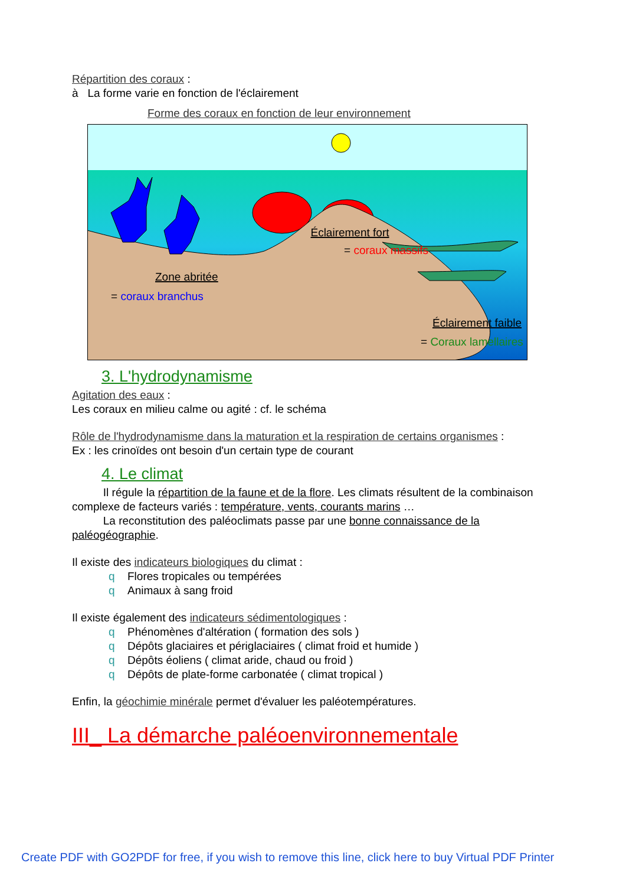Répartition des coraux :
à La forme varie en fonction de l'éclairement
Forme des coraux en fonction de leur environnement
Éclairement fort
= coraux massifs
Zone abritée
= coraux branchus
Éclairement faible
= Coraux lamellaires
3. L'hydrodynamisme
Agitation des eaux :
Les coraux en milieu calme ou agité : cf. le schéma
Rôle de l'hydrodynamisme dans la maturation et la respiration de certains organismes :
Ex : les crinoïdes ont besoin d'un certain type de courant
4. Le climat
Il régule la répartition de la faune et de la flore. Les climats résultent de la combinaison complexe de facteurs variés : température, vents, courants marins …
La reconstitution des paléoclimats passe par une bonne connaissance de la paléogéographie.
Il existe des indicateurs biologiques du climat :
q Flores tropicales ou tempérées
q Animaux à sang froid
Il existe également des indicateurs sédimentologiques :
q Phénomènes d'altération ( formation des sols )
q Dépôts glaciaires et périglaciaires ( climat froid et humide )
q Dépôts éoliens ( climat aride, chaud ou froid )
q Dépôts de plate-forme carbonatée ( climat tropical )
Enfin, la géochimie minérale permet d'évaluer les paléotempératures.
III_ La démarche paléoenvironnementale
Create PDF with GO2PDF for free, if you wish to remove this line, click here to buy Virtual PDF Printer